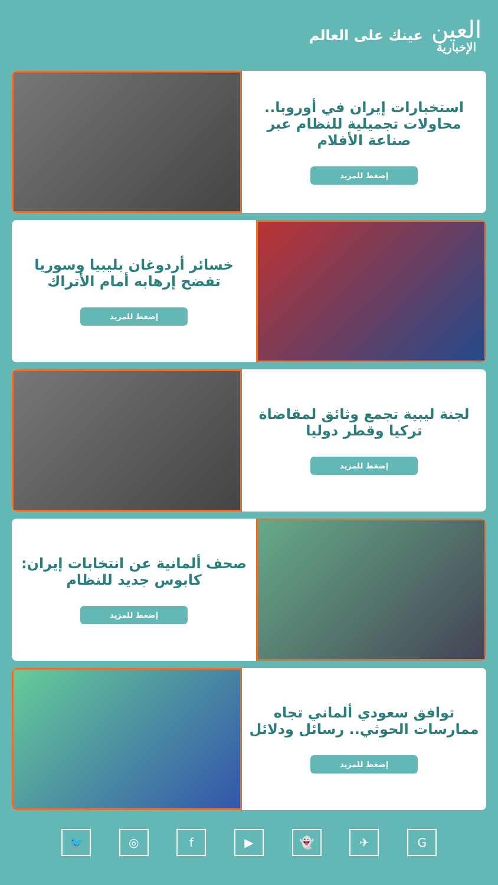العين
الإخبارية
عينك على العالم
استخبارات إيران في أوروبا.. محاولات تجميلية للنظام عبر صناعة الأفلام
إضغط للمزيد
خسائر أردوغان بليبيا وسوريا تفضح إرهابه أمام الأتراك
إضغط للمزيد
لجنة ليبية تجمع وثائق لمقاضاة تركيا وقطر دوليا
إضغط للمزيد
صحف ألمانية عن انتخابات إيران: كابوس جديد للنظام
إضغط للمزيد
توافق سعودي ألماني تجاه ممارسات الحوثي.. رسائل ودلائل
إضغط للمزيد
G ✈ 👻 ▶ f ◎ 🐦